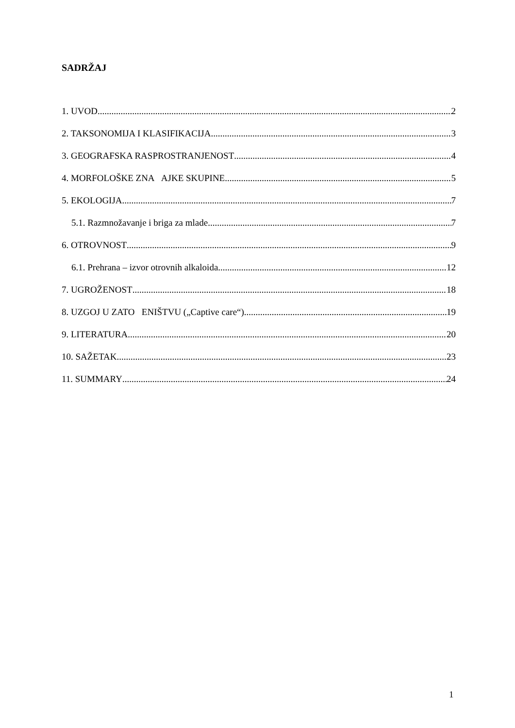SADRŽAJ
1. UVOD 2
2. TAKSONOMIJA I KLASIFIKACIJA 3
3. GEOGRAFSKA RASPROSTRANJENOST 4
4. MORFOLOŠKE ZNA AJKE SKUPINE 5
5. EKOLOGIJA 7
5.1. Razmnožavanje i briga za mlade 7
6. OTROVNOST 9
6.1. Prehrana – izvor otrovnih alkaloida 12
7. UGROŽENOST 18
8. UZGOJ U ZATO ENIŠTVU („Captive care“) 19
9. LITERATURA 20
10. SAŽETAK 23
11. SUMMARY 24
1